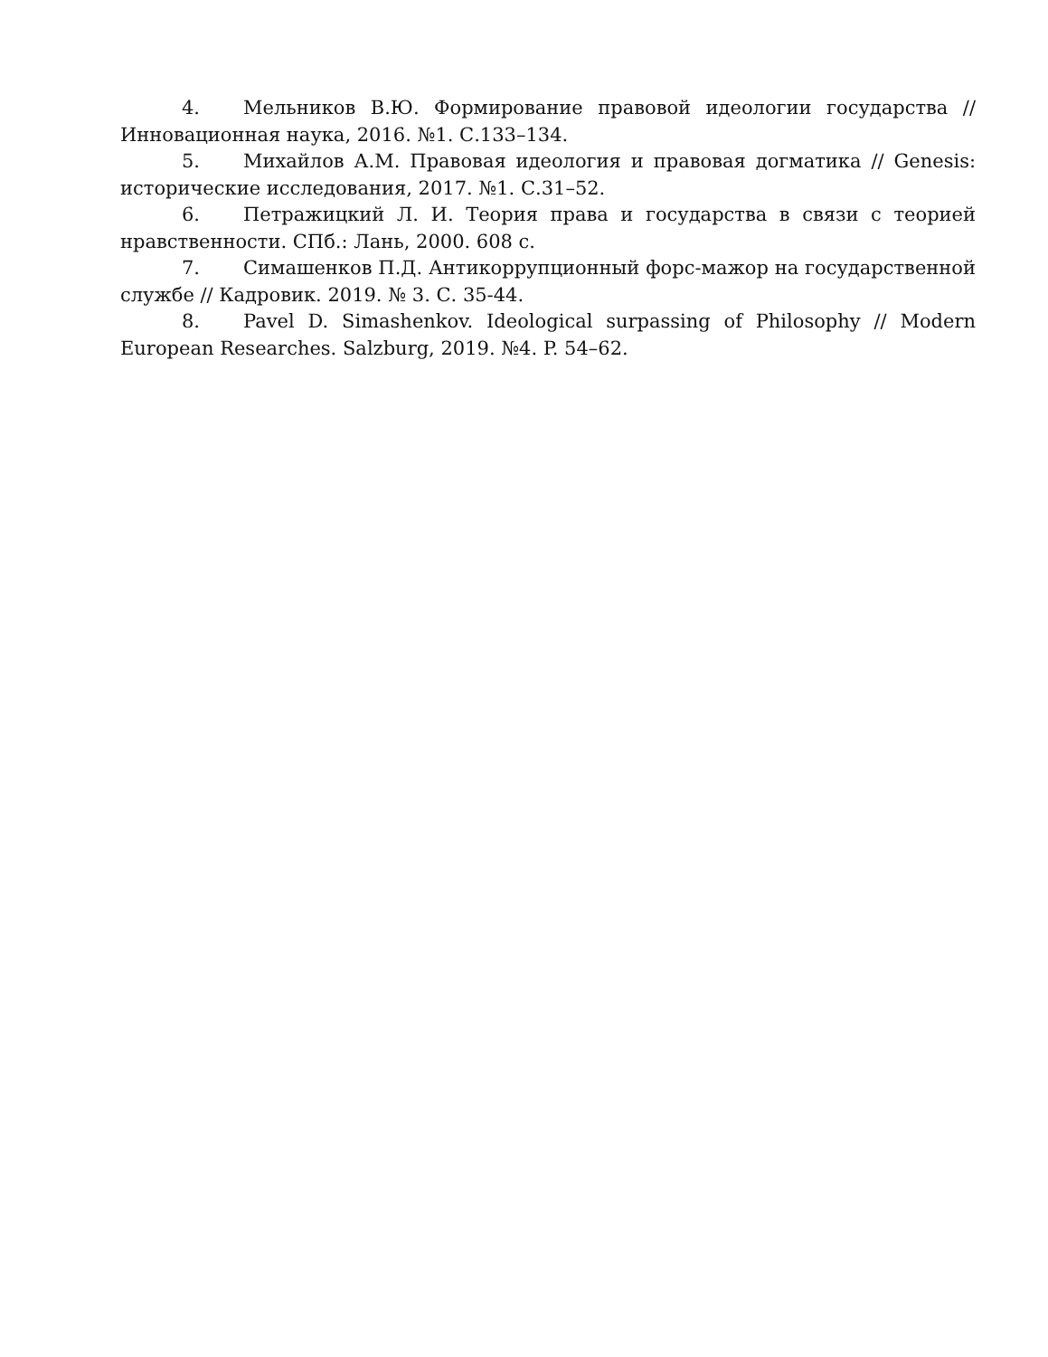4. Мельников В.Ю. Формирование правовой идеологии государства // Инновационная наука, 2016. №1. С.133–134.
5. Михайлов А.М. Правовая идеология и правовая догматика // Genesis: исторические исследования, 2017. №1. С.31–52.
6. Петражицкий Л. И. Теория права и государства в связи с теорией нравственности. СПб.: Лань, 2000. 608 с.
7. Симашенков П.Д. Антикоррупционный форс-мажор на государственной службе // Кадровик. 2019. № 3. С. 35-44.
8. Pavel D. Simashenkov. Ideological surpassing of Philosophy // Modern European Researches. Salzburg, 2019. №4. P. 54–62.